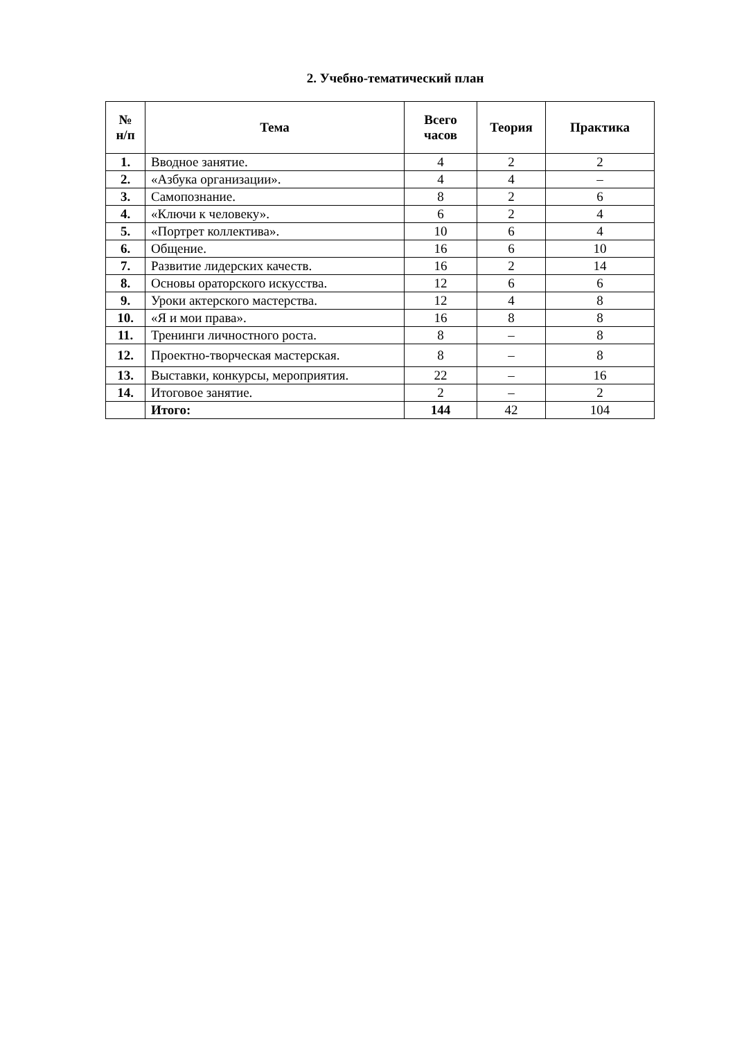2. Учебно-тематический план
| № н/п | Тема | Всего часов | Теория | Практика |
| --- | --- | --- | --- | --- |
| 1. | Вводное занятие. | 4 | 2 | 2 |
| 2. | «Азбука организации». | 4 | 4 | – |
| 3. | Самопознание. | 8 | 2 | 6 |
| 4. | «Ключи к человеку». | 6 | 2 | 4 |
| 5. | «Портрет коллектива». | 10 | 6 | 4 |
| 6. | Общение. | 16 | 6 | 10 |
| 7. | Развитие лидерских качеств. | 16 | 2 | 14 |
| 8. | Основы ораторского искусства. | 12 | 6 | 6 |
| 9. | Уроки актерского мастерства. | 12 | 4 | 8 |
| 10. | «Я и мои права». | 16 | 8 | 8 |
| 11. | Тренинги личностного роста. | 8 | – | 8 |
| 12. | Проектно-творческая мастерская. | 8 | – | 8 |
| 13. | Выставки, конкурсы, мероприятия. | 22 | – | 16 |
| 14. | Итоговое занятие. | 2 | – | 2 |
| | Итого: | 144 | 42 | 104 |